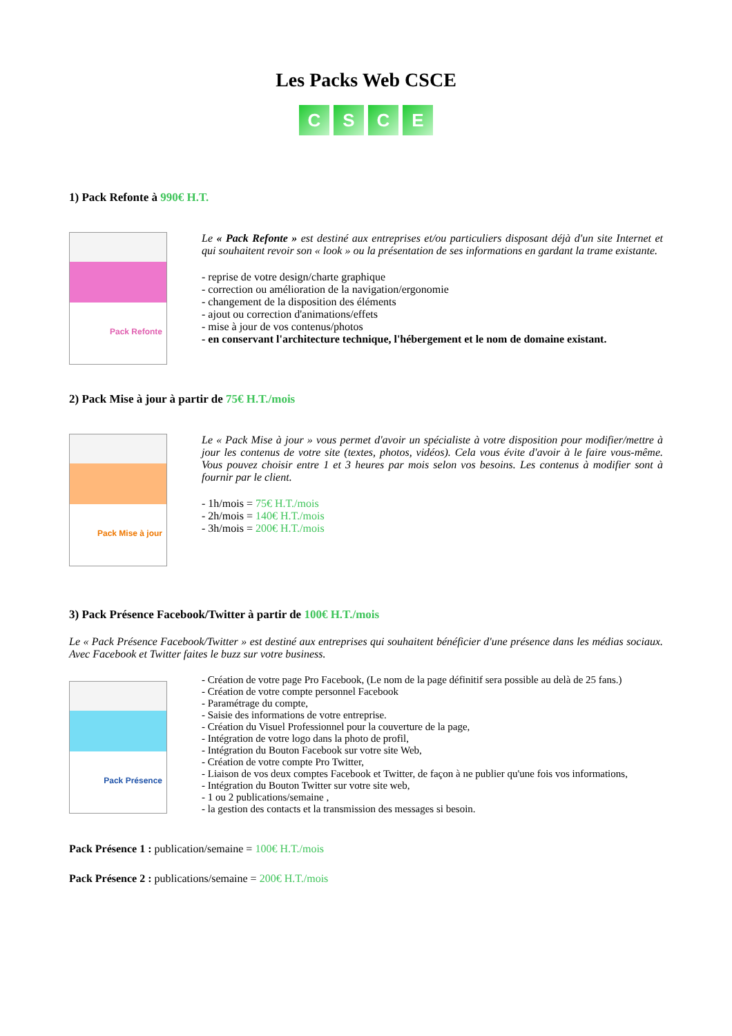Les Packs Web CSCE
CSCE
1) Pack Refonte à 990€ H.T.
Pack Refonte
Le « Pack Refonte » est destiné aux entreprises et/ou particuliers disposant déjà d'un site Internet et qui souhaitent revoir son « look » ou la présentation de ses informations en gardant la trame existante.
- reprise de votre design/charte graphique
- correction ou amélioration de la navigation/ergonomie
- changement de la disposition des éléments
- ajout ou correction d'animations/effets
- mise à jour de vos contenus/photos
- en conservant l'architecture technique, l'hébergement et le nom de domaine existant.
2) Pack Mise à jour à partir de 75€ H.T./mois
Pack Mise à jour
Le « Pack Mise à jour » vous permet d'avoir un spécialiste à votre disposition pour modifier/mettre à jour les contenus de votre site (textes, photos, vidéos). Cela vous évite d'avoir à le faire vous-même. Vous pouvez choisir entre 1 et 3 heures par mois selon vos besoins. Les contenus à modifier sont à fournir par le client.
- 1h/mois = 75€ H.T./mois
- 2h/mois = 140€ H.T./mois
- 3h/mois = 200€ H.T./mois
3) Pack Présence Facebook/Twitter à partir de 100€ H.T./mois
Le « Pack Présence Facebook/Twitter » est destiné aux entreprises qui souhaitent bénéficier d'une présence dans les médias sociaux. Avec Facebook et Twitter faites le buzz sur votre business.
Pack Présence
- Création de votre page Pro Facebook, (Le nom de la page définitif sera possible au delà de 25 fans.)
- Création de votre compte personnel Facebook
- Paramétrage du compte,
- Saisie des informations de votre entreprise.
- Création du Visuel Professionnel pour la couverture de la page,
- Intégration de votre logo dans la photo de profil,
- Intégration du Bouton Facebook sur votre site Web,
- Création de votre compte Pro Twitter,
- Liaison de vos deux comptes Facebook et Twitter, de façon à ne publier qu'une fois vos informations,
- Intégration du Bouton Twitter sur votre site web,
- 1 ou 2 publications/semaine ,
- la gestion des contacts et la transmission des messages si besoin.
Pack Présence 1 : publication/semaine = 100€ H.T./mois
Pack Présence 2 : publications/semaine = 200€ H.T./mois